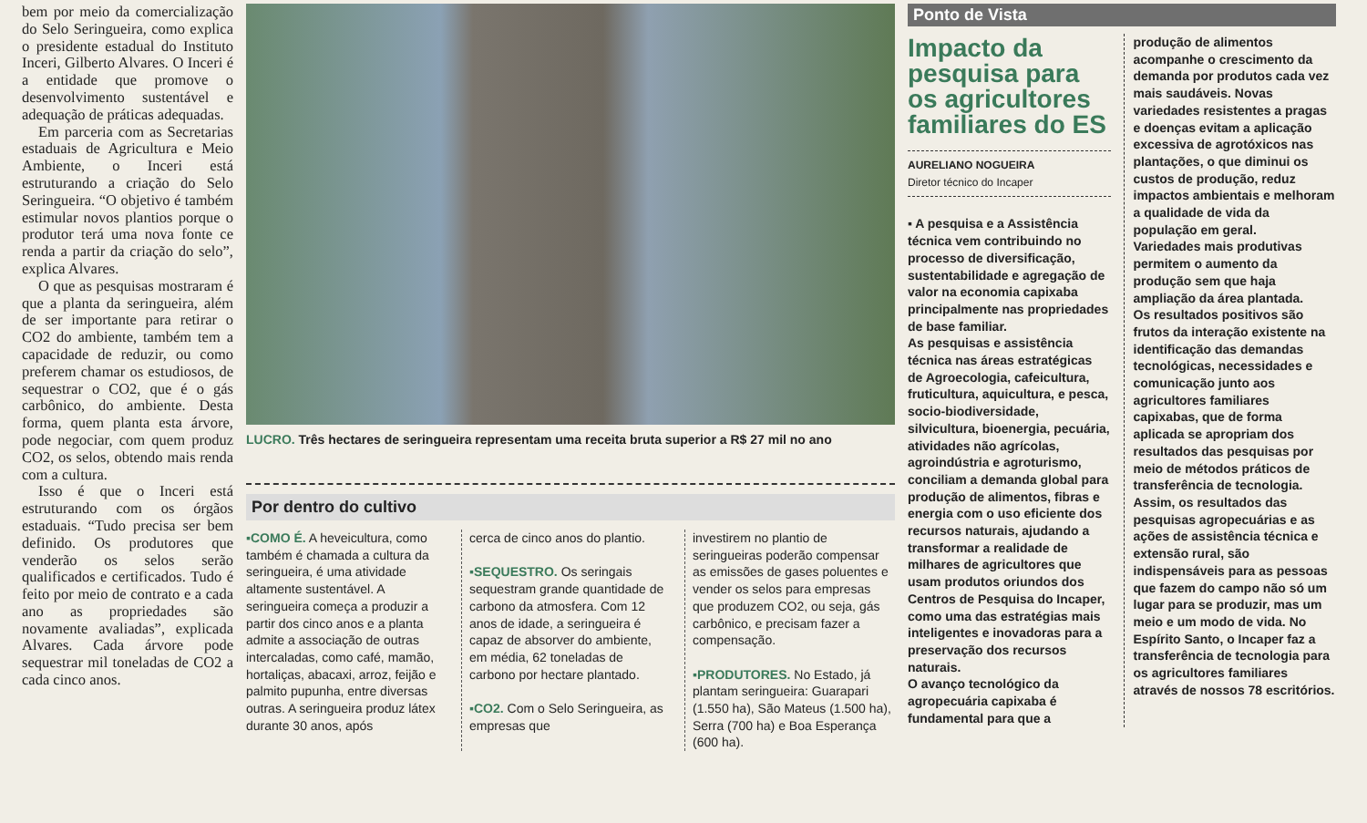bem por meio da comercialização do Selo Seringueira, como explica o presidente estadual do Instituto Inceri, Gilberto Alvares. O Inceri é a entidade que promove o desenvolvimento sustentável e adequação de práticas adequadas.
Em parceria com as Secretarias estaduais de Agricultura e Meio Ambiente, o Inceri está estruturando a criação do Selo Seringueira. “O objetivo é também estimular novos plantios porque o produtor terá uma nova fonte ce renda a partir da criação do selo”, explica Alvares.
O que as pesquisas mostraram é que a planta da seringueira, além de ser importante para retirar o CO2 do ambiente, também tem a capacidade de reduzir, ou como preferem chamar os estudiosos, de sequestrar o CO2, que é o gás carbônico, do ambiente. Desta forma, quem planta esta árvore, pode negociar, com quem produz CO2, os selos, obtendo mais renda com a cultura.
Isso é que o Inceri está estruturando com os órgãos estaduais. “Tudo precisa ser bem definido. Os produtores que venderão os selos serão qualificados e certificados. Tudo é feito por meio de contrato e a cada ano as propriedades são novamente avaliadas”, explicada Alvares. Cada árvore pode sequestrar mil toneladas de CO2 a cada cinco anos.
LUCRO. Três hectares de seringueira representam uma receita bruta superior a R$ 27 mil no ano
Por dentro do cultivo
▪COMO É. A heveicultura, como também é chamada a cultura da seringueira, é uma atividade altamente sustentável. A seringueira começa a produzir a partir dos cinco anos e a planta admite a associação de outras intercaladas, como café, mamão, hortaliças, abacaxi, arroz, feijão e palmito pupunha, entre diversas outras. A seringueira produz látex durante 30 anos, após
cerca de cinco anos do plantio.
▪SEQUESTRO. Os seringais sequestram grande quantidade de carbono da atmosfera. Com 12 anos de idade, a seringueira é capaz de absorver do ambiente, em média, 62 toneladas de carbono por hectare plantado.
▪CO2. Com o Selo Seringueira, as empresas que
investirem no plantio de seringueiras poderão compensar as emissões de gases poluentes e vender os selos para empresas que produzem CO2, ou seja, gás carbônico, e precisam fazer a compensação.
▪PRODUTORES. No Estado, já plantam seringueira: Guarapari (1.550 ha), São Mateus (1.500 ha), Serra (700 ha) e Boa Esperança (600 ha).
Ponto de Vista
Impacto da pesquisa para os agricultores familiares do ES
AURELIANO NOGUEIRA
Diretor técnico do Incaper
▪ A pesquisa e a Assistência técnica vem contribuindo no processo de diversificação, sustentabilidade e agregação de valor na economia capixaba principalmente nas propriedades de base familiar.
As pesquisas e assistência técnica nas áreas estratégicas de Agroecologia, cafeicultura, fruticultura, aquicultura, e pesca, socio-biodiversidade, silvicultura, bioenergia, pecuária, atividades não agrícolas, agroindústria e agroturismo, conciliam a demanda global para produção de alimentos, fibras e energia com o uso eficiente dos recursos naturais, ajudando a transformar a realidade de milhares de agricultores que usam produtos oriundos dos Centros de Pesquisa do Incaper, como uma das estratégias mais inteligentes e inovadoras para a preservação dos recursos naturais.
O avanço tecnológico da agropecuária capixaba é fundamental para que a
produção de alimentos acompanhe o crescimento da demanda por produtos cada vez mais saudáveis. Novas variedades resistentes a pragas e doenças evitam a aplicação excessiva de agrotóxicos nas plantações, o que diminui os custos de produção, reduz impactos ambientais e melhoram a qualidade de vida da população em geral.
Variedades mais produtivas permitem o aumento da produção sem que haja ampliação da área plantada.
Os resultados positivos são frutos da interação existente na identificação das demandas tecnológicas, necessidades e comunicação junto aos agricultores familiares capixabas, que de forma aplicada se apropriam dos resultados das pesquisas por meio de métodos práticos de transferência de tecnologia.
Assim, os resultados das pesquisas agropecuárias e as ações de assistência técnica e extensão rural, são indispensáveis para as pessoas que fazem do campo não só um lugar para se produzir, mas um meio e um modo de vida. No Espírito Santo, o Incaper faz a transferência de tecnologia para os agricultores familiares através de nossos 78 escritórios.